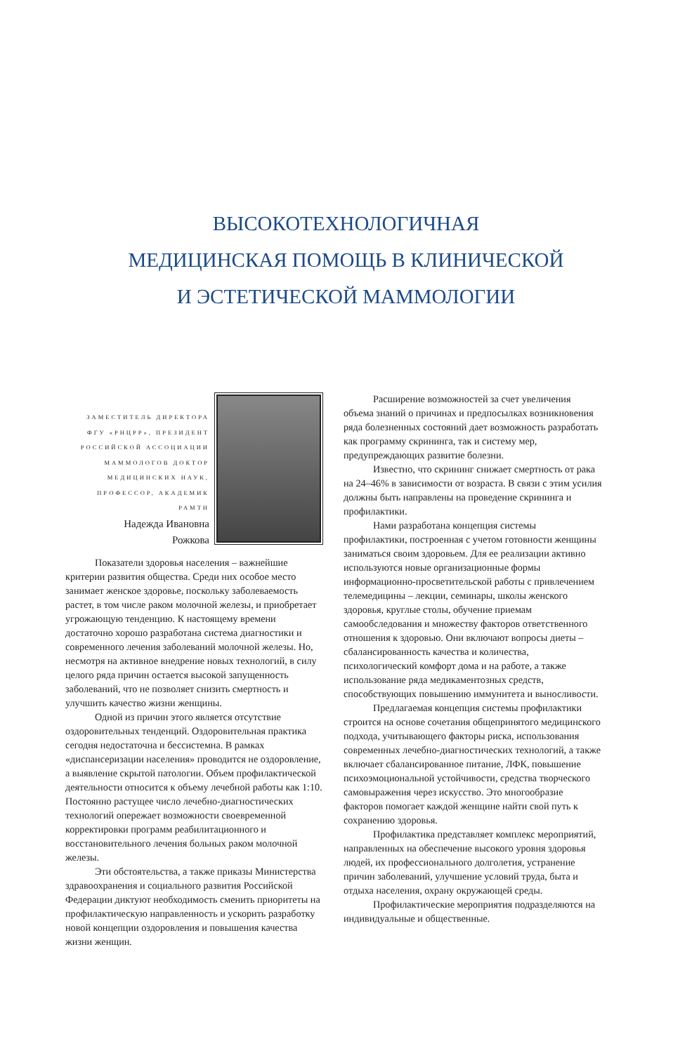ВЫСОКОТЕХНОЛОГИЧНАЯ
МЕДИЦИНСКАЯ ПОМОЩЬ В КЛИНИЧЕСКОЙ
И ЭСТЕТИЧЕСКОЙ МАММОЛОГИИ
ЗАМЕСТИТЕЛЬ ДИРЕКТОРА ФГУ «РНЦРР», ПРЕЗИДЕНТ РОССИЙСКОЙ АССОЦИАЦИИ МАММОЛОГОВ ДОКТОР МЕДИЦИНСКИХ НАУК, ПРОФЕССОР, АКАДЕМИК РАМТН
Надежда Ивановна
Рожкова
Показатели здоровья населения – важнейшие критерии развития общества. Среди них особое место занимает женское здоровье, поскольку заболеваемость растет, в том числе раком молочной железы, и приобретает угрожающую тенденцию. К настоящему времени достаточно хорошо разработана система диагностики и современного лечения заболеваний молочной железы. Но, несмотря на активное внедрение новых технологий, в силу целого ряда причин остается высокой запущенность заболеваний, что не позволяет снизить смертность и улучшить качество жизни женщины.
Одной из причин этого является отсутствие оздоровительных тенденций. Оздоровительная практика сегодня недостаточна и бессистемна. В рамках «диспансеризации населения» проводится не оздоровление, а выявление скрытой патологии. Объем профилактической деятельности относится к объему лечебной работы как 1:10. Постоянно растущее число лечебно-диагностических технологий опережает возможности своевременной корректировки программ реабилитационного и восстановительного лечения больных раком молочной железы.
Эти обстоятельства, а также приказы Министерства здравоохранения и социального развития Российской Федерации диктуют необходимость сменить приоритеты на профилактическую направленность и ускорить разработку новой концепции оздоровления и повышения качества жизни женщин.
Расширение возможностей за счет увеличения объема знаний о причинах и предпосылках возникновения ряда болезненных состояний дает возможность разработать как программу скрининга, так и систему мер, предупреждающих развитие болезни.
Известно, что скрининг снижает смертность от рака на 24–46% в зависимости от возраста. В связи с этим усилия должны быть направлены на проведение скрининга и профилактики.
Нами разработана концепция системы профилактики, построенная с учетом готовности женщины заниматься своим здоровьем. Для ее реализации активно используются новые организационные формы информационно-просветительской работы с привлечением телемедицины – лекции, семинары, школы женского здоровья, круглые столы, обучение приемам самообследования и множеству факторов ответственного отношения к здоровью. Они включают вопросы диеты – сбалансированность качества и количества, психологический комфорт дома и на работе, а также использование ряда медикаментозных средств, способствующих повышению иммунитета и выносливости.
Предлагаемая концепция системы профилактики строится на основе сочетания общепринятого медицинского подхода, учитывающего факторы риска, использования современных лечебно-диагностических технологий, а также включает сбалансированное питание, ЛФК, повышение психоэмоциональной устойчивости, средства творческого самовыражения через искусство. Это многообразие факторов помогает каждой женщине найти свой путь к сохранению здоровья.
Профилактика представляет комплекс мероприятий, направленных на обеспечение высокого уровня здоровья людей, их профессионального долголетия, устранение причин заболеваний, улучшение условий труда, быта и отдыха населения, охрану окружающей среды.
Профилактические мероприятия подразделяются на индивидуальные и общественные.